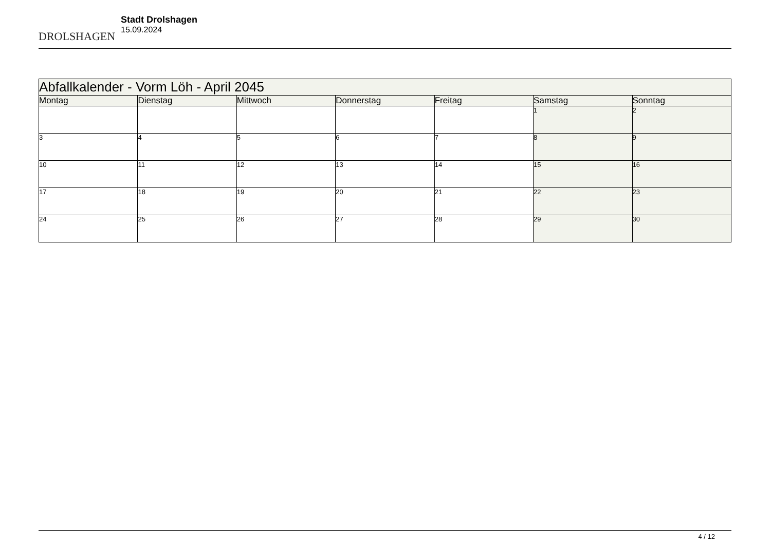DROLSHAGEN
Stadt Drolshagen
15.09.2024
| Abfallkalender - Vorm Löh - April 2045 | | | | | | |
| --- | --- | --- | --- | --- | --- | --- |
| Montag | Dienstag | Mittwoch | Donnerstag | Freitag | Samstag | Sonntag |
| | | | | | 1 | 2 |
| 3 | 4 | 5 | 6 | 7 | 8 | 9 |
| 10 | 11 | 12 | 13 | 14 | 15 | 16 |
| 17 | 18 | 19 | 20 | 21 | 22 | 23 |
| 24 | 25 | 26 | 27 | 28 | 29 | 30 |
4 / 12